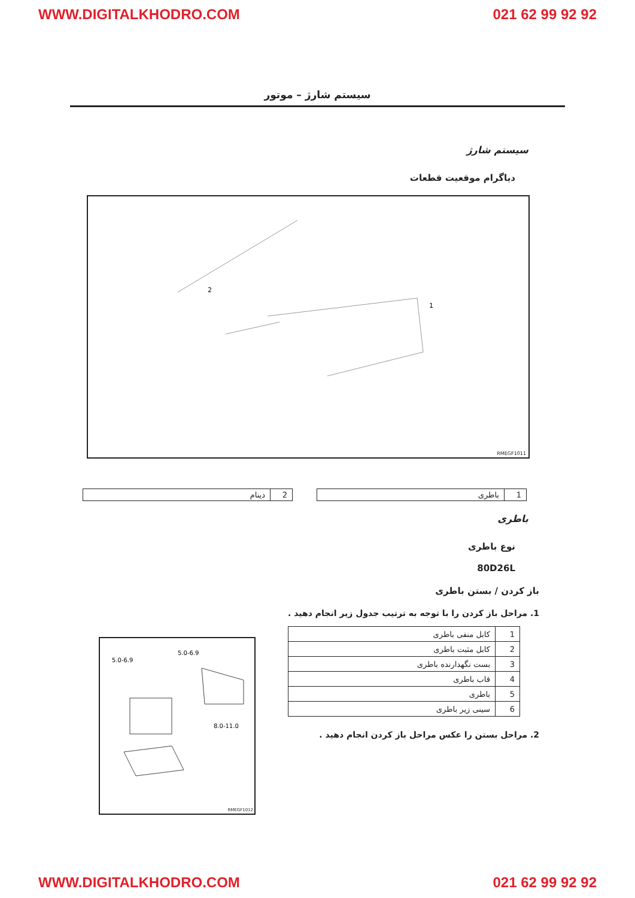WWW.DIGITALKHODRO.COM 021 62 99 92 92
سیستم شارژ – موتور
سیستم شارژ
دیاگرام موقعیت قطعات
2
1
RMEGF1011
| 1 | باطری |
| 2 | دینام |
باطری
نوع باطری
80D26L
باز کردن / بستن باطری
1. مراحل باز کردن را با توجه به ترتیب جدول زیر انجام دهید .
| 1 | کابل منفی باطری |
| 2 | کابل مثبت باطری |
| 3 | بست نگهدارنده باطری |
| 4 | قاب باطری |
| 5 | باطری |
| 6 | سینی زیر باطری |
2. مراحل بستن را عکس مراحل باز کردن انجام دهید .
5.0-6.9
5.0-6.9
8.0-11.0
RMEGF1012
WWW.DIGITALKHODRO.COM 021 62 99 92 92